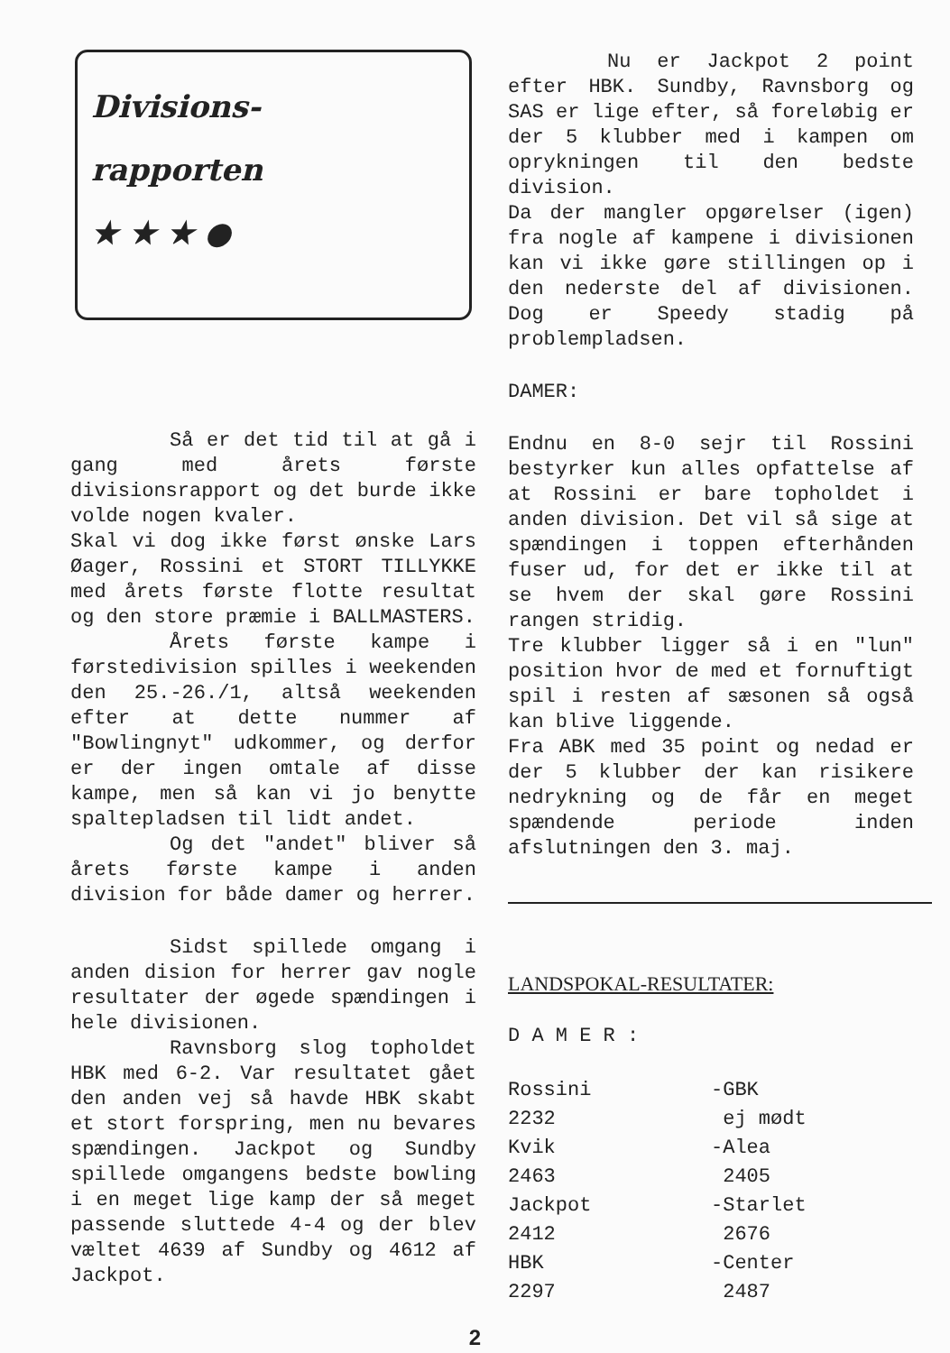Divisions-
rapporten
★ ★ ★ ●
Så er det tid til at gå i gang med årets første divisionsrapport og det burde ikke volde nogen kvaler.
Skal vi dog ikke først ønske Lars Øager, Rossini et STORT TILLYKKE med årets første flotte resultat og den store præmie i BALLMASTERS.
Årets første kampe i førstedivision spilles i weekenden den 25.-26./1, altså weekenden efter at dette nummer af "Bowlingnyt" udkommer, og derfor er der ingen omtale af disse kampe, men så kan vi jo benytte spaltepladsen til lidt andet.
Og det "andet" bliver så årets første kampe i anden division for både damer og herrer.
Sidst spillede omgang i anden dision for herrer gav nogle resultater der øgede spændingen i hele divisionen.
Ravnsborg slog topholdet HBK med 6-2. Var resultatet gået den anden vej så havde HBK skabt et stort forspring, men nu bevares spændingen. Jackpot og Sundby spillede omgangens bedste bowling i en meget lige kamp der så meget passende sluttede 4-4 og der blev væltet 4639 af Sundby og 4612 af Jackpot.
Nu er Jackpot 2 point efter HBK. Sundby, Ravnsborg og SAS er lige efter, så foreløbig er der 5 klubber med i kampen om oprykningen til den bedste division.
Da der mangler opgørelser (igen) fra nogle af kampene i divisionen kan vi ikke gøre stillingen op i den nederste del af divisionen. Dog er Speedy stadig på problempladsen.
DAMER:
Endnu en 8-0 sejr til Rossini bestyrker kun alles opfattelse af at Rossini er bare topholdet i anden division. Det vil så sige at spændingen i toppen efterhånden fuser ud, for det er ikke til at se hvem der skal gøre Rossini rangen stridig.
Tre klubber ligger så i en "lun" position hvor de med et fornuftigt spil i resten af sæsonen så også kan blive liggende.
Fra ABK med 35 point og nedad er der 5 klubber der kan risikere nedrykning og de får en meget spændende periode inden afslutningen den 3. maj.
LANDSPOKAL-RESULTATER:
D A M E R :
| Rossini | -GBK |
| 2232 | ej mødt |
| Kvik | -Alea |
| 2463 | 2405 |
| Jackpot | -Starlet |
| 2412 | 2676 |
| HBK | -Center |
| 2297 | 2487 |
2